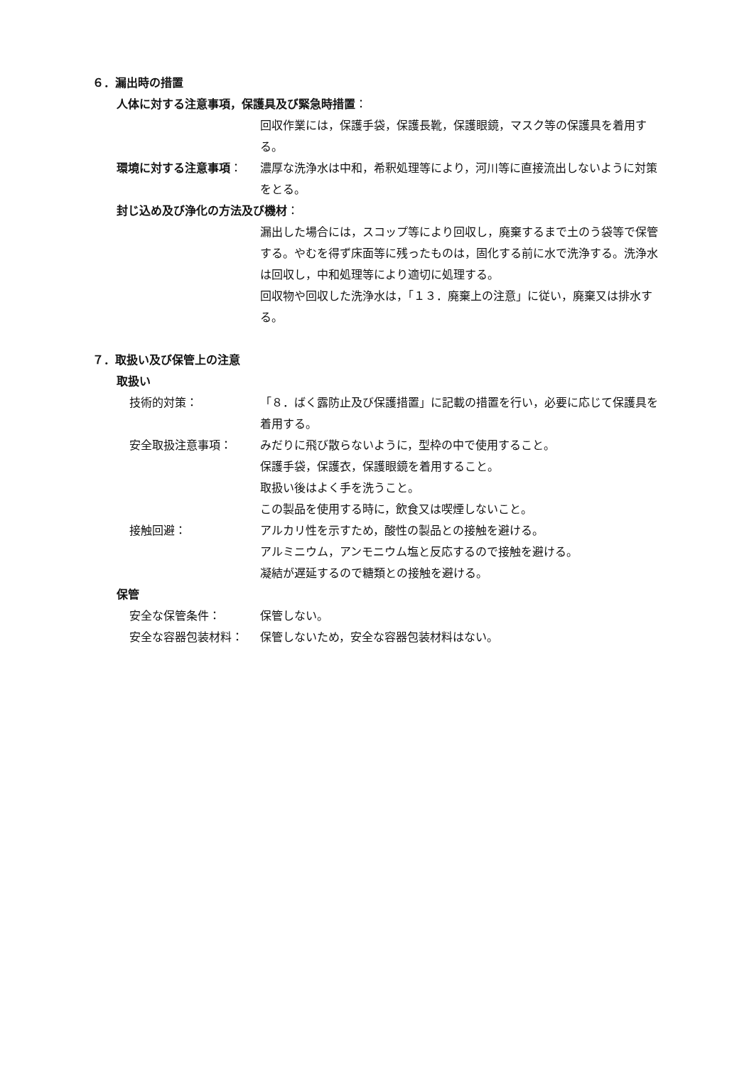６．漏出時の措置
人体に対する注意事項，保護具及び緊急時措置：
回収作業には，保護手袋，保護長靴，保護眼鏡，マスク等の保護具を着用する。
環境に対する注意事項： 濃厚な洗浄水は中和，希釈処理等により，河川等に直接流出しないように対策をとる。
封じ込め及び浄化の方法及び機材：
漏出した場合には，スコップ等により回収し，廃棄するまで土のう袋等で保管する。やむを得ず床面等に残ったものは，固化する前に水で洗浄する。洗浄水は回収し，中和処理等により適切に処理する。
回収物や回収した洗浄水は，「１３．廃棄上の注意」に従い，廃棄又は排水する。
７．取扱い及び保管上の注意
取扱い
技術的対策： 「８．ばく露防止及び保護措置」に記載の措置を行い，必要に応じて保護具を着用する。
安全取扱注意事項： みだりに飛び散らないように，型枠の中で使用すること。
保護手袋，保護衣，保護眼鏡を着用すること。
取扱い後はよく手を洗うこと。
この製品を使用する時に，飲食又は喫煙しないこと。
接触回避： アルカリ性を示すため，酸性の製品との接触を避ける。
アルミニウム，アンモニウム塩と反応するので接触を避ける。
凝結が遅延するので糖類との接触を避ける。
保管
安全な保管条件： 保管しない。
安全な容器包装材料： 保管しないため，安全な容器包装材料はない。